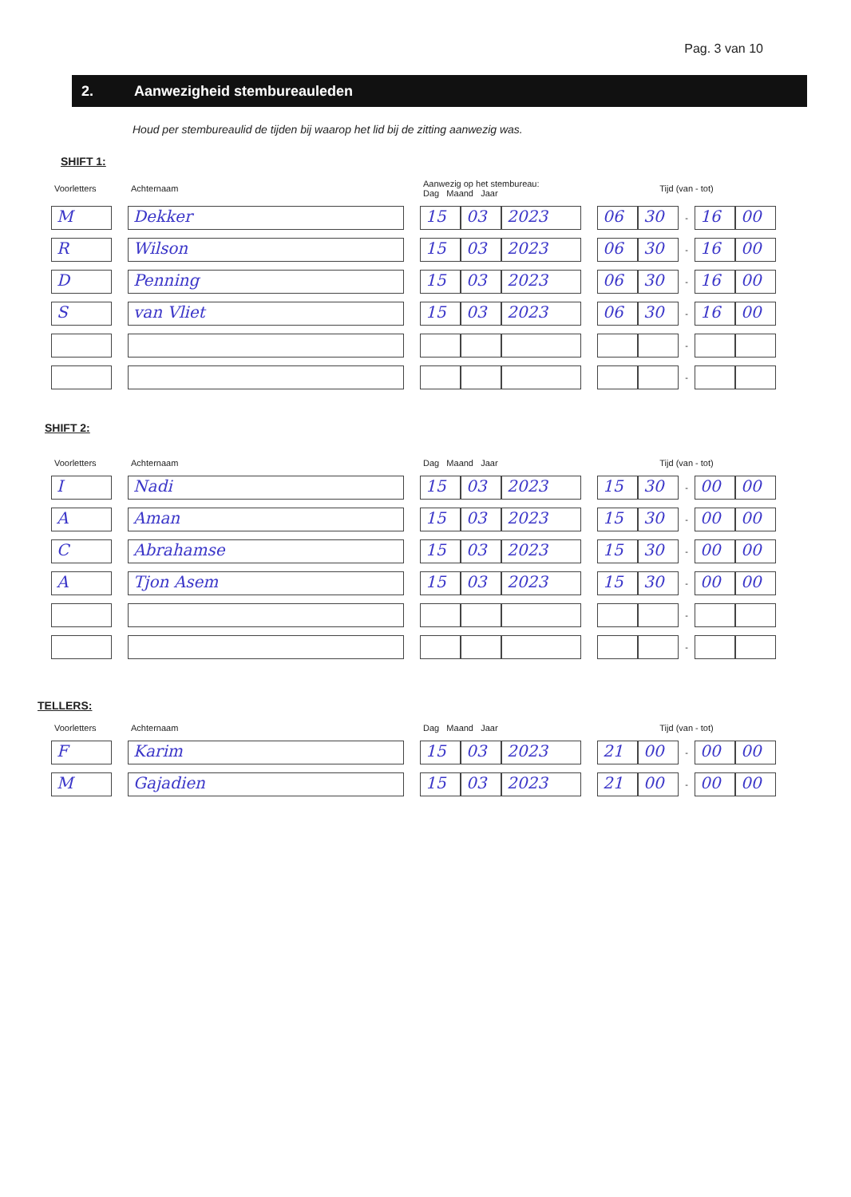Pag. 3 van 10
2. Aanwezigheid stembureauleden
Houd per stembureaulid de tijden bij waarop het lid bij de zitting aanwezig was.
SHIFT 1:
| Voorletters | | Achternaam | | Aanwezig op het stembureau: Dag Maand Jaar | | | | Tijd (van - tot) | | | | |
| --- | --- | --- | --- | --- | --- | --- | --- | --- | --- | --- | --- | --- |
| M | | Dekker | | 15 | 03 | 2023 | | 06 | 30 | - | 16 | 00 |
| R | | Wilson | | 15 | 03 | 2023 | | 06 | 30 | - | 16 | 00 |
| D | | Penning | | 15 | 03 | 2023 | | 06 | 30 | - | 16 | 00 |
| S | | van Vliet | | 15 | 03 | 2023 | | 06 | 30 | - | 16 | 00 |
| | | | | | | | | | | - | | |
| | | | | | | | | | | - | | |
SHIFT 2:
| Voorletters | | Achternaam | | Dag Maand Jaar | | | | Tijd (van - tot) | | | | |
| --- | --- | --- | --- | --- | --- | --- | --- | --- | --- | --- | --- | --- |
| I | | Nadi | | 15 | 03 | 2023 | | 15 | 30 | - | 00 | 00 |
| A | | Aman | | 15 | 03 | 2023 | | 15 | 30 | - | 00 | 00 |
| C | | Abrahamse | | 15 | 03 | 2023 | | 15 | 30 | - | 00 | 00 |
| A | | Tjon Asem | | 15 | 03 | 2023 | | 15 | 30 | - | 00 | 00 |
| | | | | | | | | | | - | | |
| | | | | | | | | | | - | | |
TELLERS:
| Voorletters | | Achternaam | | Dag Maand Jaar | | | | Tijd (van - tot) | | | | |
| --- | --- | --- | --- | --- | --- | --- | --- | --- | --- | --- | --- | --- |
| F | | Karim | | 15 | 03 | 2023 | | 21 | 00 | - | 00 | 00 |
| M | | Gajadien | | 15 | 03 | 2023 | | 21 | 00 | - | 00 | 00 |